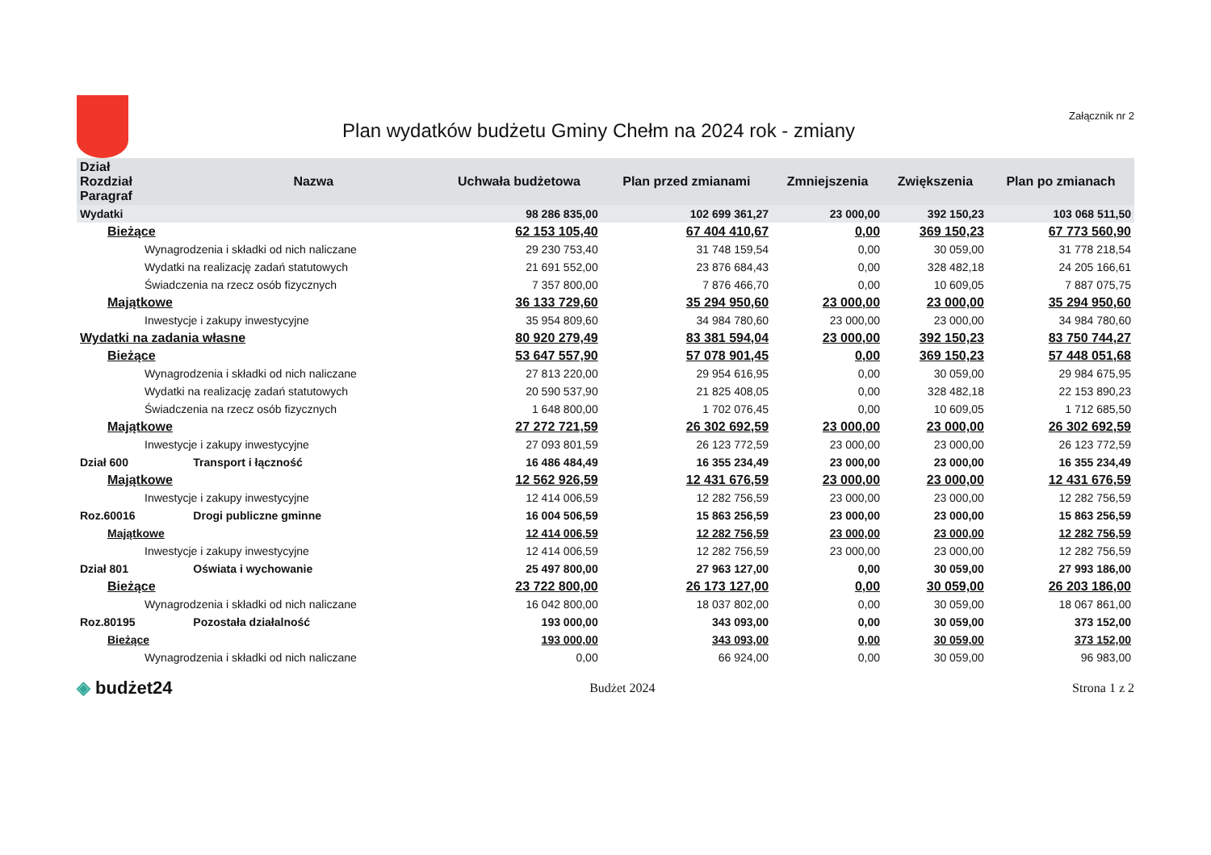Plan wydatków budżetu Gminy Chełm na 2024 rok - zmiany
Załącznik nr 2
| Dział Rozdział Paragraf | Nazwa | Uchwała budżetowa | Plan przed zmianami | Zmniejszenia | Zwiększenia | Plan po zmianach |
| --- | --- | --- | --- | --- | --- | --- |
| Wydatki | | 98 286 835,00 | 102 699 361,27 | 23 000,00 | 392 150,23 | 103 068 511,50 |
| Bieżące | | 62 153 105,40 | 67 404 410,67 | 0,00 | 369 150,23 | 67 773 560,90 |
| Wynagrodzenia i składki od nich naliczane | | 29 230 753,40 | 31 748 159,54 | 0,00 | 30 059,00 | 31 778 218,54 |
| Wydatki na realizację zadań statutowych | | 21 691 552,00 | 23 876 684,43 | 0,00 | 328 482,18 | 24 205 166,61 |
| Świadczenia na rzecz osób fizycznych | | 7 357 800,00 | 7 876 466,70 | 0,00 | 10 609,05 | 7 887 075,75 |
| Majątkowe | | 36 133 729,60 | 35 294 950,60 | 23 000,00 | 23 000,00 | 35 294 950,60 |
| Inwestycje i zakupy inwestycyjne | | 35 954 809,60 | 34 984 780,60 | 23 000,00 | 23 000,00 | 34 984 780,60 |
| Wydatki na zadania własne | | 80 920 279,49 | 83 381 594,04 | 23 000,00 | 392 150,23 | 83 750 744,27 |
| Bieżące | | 53 647 557,90 | 57 078 901,45 | 0,00 | 369 150,23 | 57 448 051,68 |
| Wynagrodzenia i składki od nich naliczane | | 27 813 220,00 | 29 954 616,95 | 0,00 | 30 059,00 | 29 984 675,95 |
| Wydatki na realizację zadań statutowych | | 20 590 537,90 | 21 825 408,05 | 0,00 | 328 482,18 | 22 153 890,23 |
| Świadczenia na rzecz osób fizycznych | | 1 648 800,00 | 1 702 076,45 | 0,00 | 10 609,05 | 1 712 685,50 |
| Majątkowe | | 27 272 721,59 | 26 302 692,59 | 23 000,00 | 23 000,00 | 26 302 692,59 |
| Inwestycje i zakupy inwestycyjne | | 27 093 801,59 | 26 123 772,59 | 23 000,00 | 23 000,00 | 26 123 772,59 |
| Dział 600 | Transport i łączność | 16 486 484,49 | 16 355 234,49 | 23 000,00 | 23 000,00 | 16 355 234,49 |
| Majątkowe | | 12 562 926,59 | 12 431 676,59 | 23 000,00 | 23 000,00 | 12 431 676,59 |
| Inwestycje i zakupy inwestycyjne | | 12 414 006,59 | 12 282 756,59 | 23 000,00 | 23 000,00 | 12 282 756,59 |
| Roz.60016 | Drogi publiczne gminne | 16 004 506,59 | 15 863 256,59 | 23 000,00 | 23 000,00 | 15 863 256,59 |
| Majątkowe | | 12 414 006,59 | 12 282 756,59 | 23 000,00 | 23 000,00 | 12 282 756,59 |
| Inwestycje i zakupy inwestycyjne | | 12 414 006,59 | 12 282 756,59 | 23 000,00 | 23 000,00 | 12 282 756,59 |
| Dział 801 | Oświata i wychowanie | 25 497 800,00 | 27 963 127,00 | 0,00 | 30 059,00 | 27 993 186,00 |
| Bieżące | | 23 722 800,00 | 26 173 127,00 | 0,00 | 30 059,00 | 26 203 186,00 |
| Wynagrodzenia i składki od nich naliczane | | 16 042 800,00 | 18 037 802,00 | 0,00 | 30 059,00 | 18 067 861,00 |
| Roz.80195 | Pozostała działalność | 193 000,00 | 343 093,00 | 0,00 | 30 059,00 | 373 152,00 |
| Bieżące | | 193 000,00 | 343 093,00 | 0,00 | 30 059,00 | 373 152,00 |
| Wynagrodzenia i składki od nich naliczane | | 0,00 | 66 924,00 | 0,00 | 30 059,00 | 96 983,00 |
◈ budżet24
Budżet 2024 Strona 1 z 2